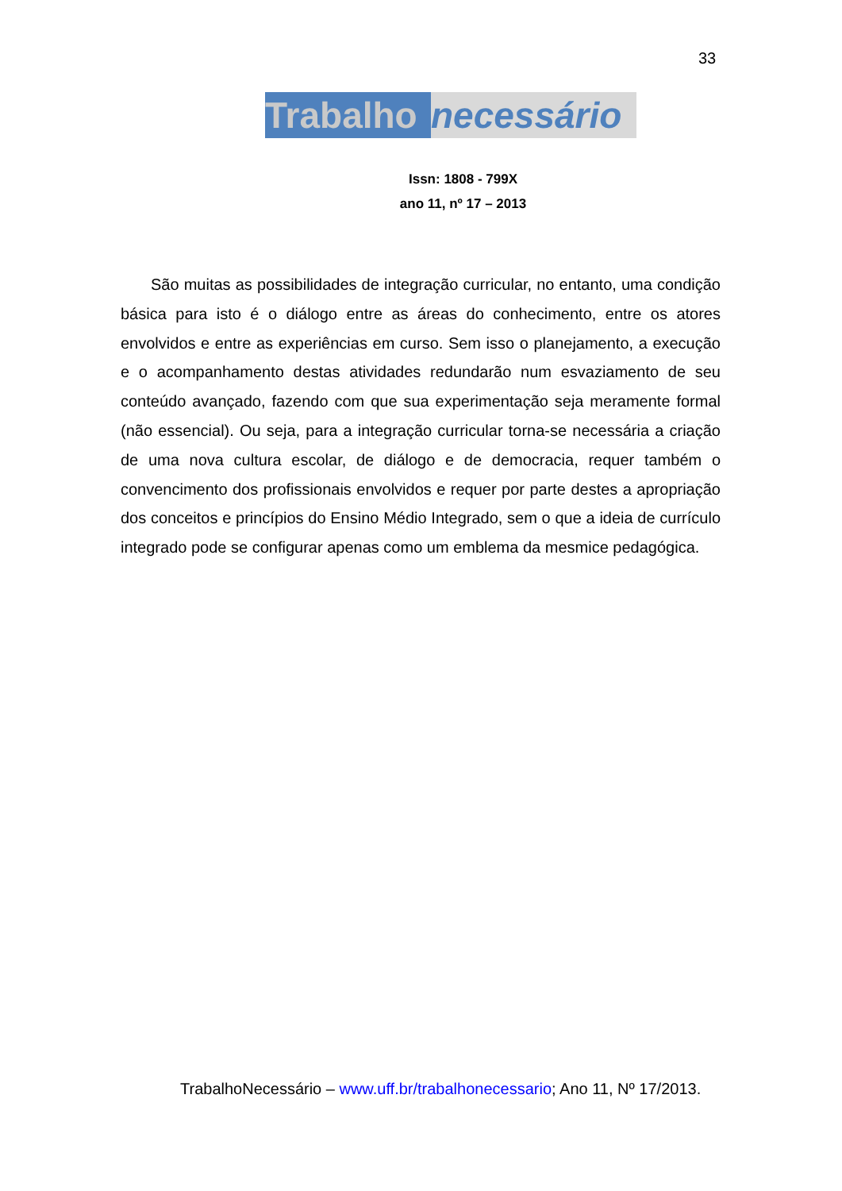33
Trabalho necessário
Issn: 1808 - 799X
ano 11, nº 17 – 2013
São muitas as possibilidades de integração curricular, no entanto, uma condição básica para isto é o diálogo entre as áreas do conhecimento, entre os atores envolvidos e entre as experiências em curso. Sem isso o planejamento, a execução e o acompanhamento destas atividades redundarão num esvaziamento de seu conteúdo avançado, fazendo com que sua experimentação seja meramente formal (não essencial). Ou seja, para a integração curricular torna-se necessária a criação de uma nova cultura escolar, de diálogo e de democracia, requer também o convencimento dos profissionais envolvidos e requer por parte destes a apropriação dos conceitos e princípios do Ensino Médio Integrado, sem o que a ideia de currículo integrado pode se configurar apenas como um emblema da mesmice pedagógica.
TrabalhoNecessário – www.uff.br/trabalhonecessario; Ano 11, Nº 17/2013.